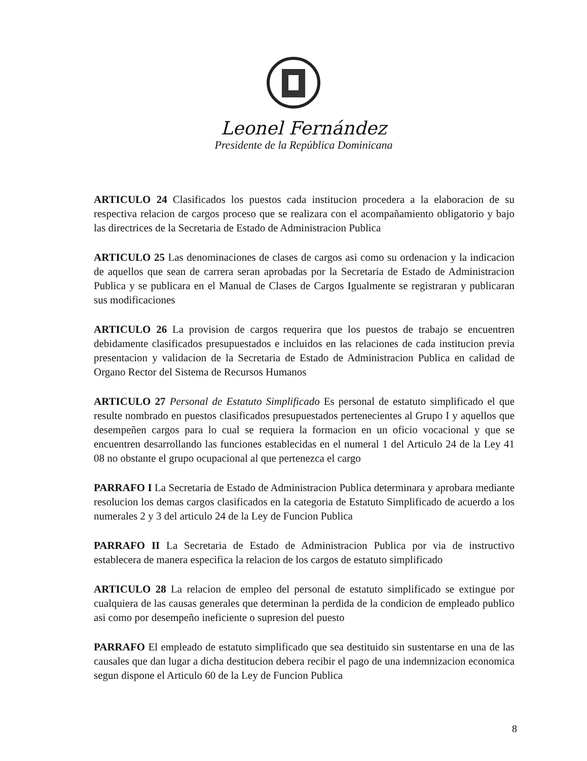Leonel Fernández
Presidente de la República Dominicana
ARTICULO 24 Clasificados los puestos cada institucion procedera a la elaboracion de su respectiva relacion de cargos proceso que se realizara con el acompañamiento obligatorio y bajo las directrices de la Secretaria de Estado de Administracion Publica
ARTICULO 25 Las denominaciones de clases de cargos asi como su ordenacion y la indicacion de aquellos que sean de carrera seran aprobadas por la Secretaria de Estado de Administracion Publica y se publicara en el Manual de Clases de Cargos Igualmente se registraran y publicaran sus modificaciones
ARTICULO 26 La provision de cargos requerira que los puestos de trabajo se encuentren debidamente clasificados presupuestados e incluidos en las relaciones de cada institucion previa presentacion y validacion de la Secretaria de Estado de Administracion Publica en calidad de Organo Rector del Sistema de Recursos Humanos
ARTICULO 27 Personal de Estatuto Simplificado Es personal de estatuto simplificado el que resulte nombrado en puestos clasificados presupuestados pertenecientes al Grupo I y aquellos que desempeñen cargos para lo cual se requiera la formacion en un oficio vocacional y que se encuentren desarrollando las funciones establecidas en el numeral 1 del Articulo 24 de la Ley 41 08 no obstante el grupo ocupacional al que pertenezca el cargo
PARRAFO I La Secretaria de Estado de Administracion Publica determinara y aprobara mediante resolucion los demas cargos clasificados en la categoria de Estatuto Simplificado de acuerdo a los numerales 2 y 3 del articulo 24 de la Ley de Funcion Publica
PARRAFO II La Secretaria de Estado de Administracion Publica por via de instructivo establecera de manera especifica la relacion de los cargos de estatuto simplificado
ARTICULO 28 La relacion de empleo del personal de estatuto simplificado se extingue por cualquiera de las causas generales que determinan la perdida de la condicion de empleado publico asi como por desempeño ineficiente o supresion del puesto
PARRAFO El empleado de estatuto simplificado que sea destituido sin sustentarse en una de las causales que dan lugar a dicha destitucion debera recibir el pago de una indemnizacion economica segun dispone el Articulo 60 de la Ley de Funcion Publica
8